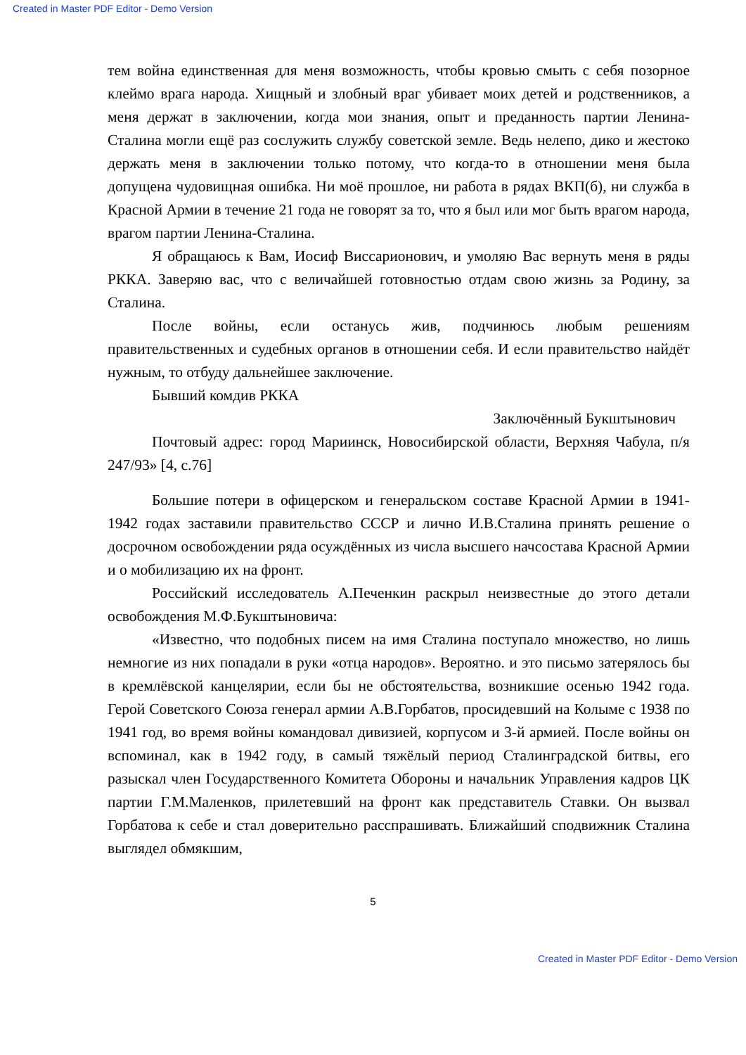Created in Master PDF Editor - Demo Version
тем война единственная для меня возможность, чтобы кровью смыть с себя позорное клеймо врага народа. Хищный и злобный враг убивает моих детей и родственников, а меня держат в заключении, когда мои знания, опыт и преданность партии Ленина-Сталина могли ещё раз сослужить службу советской земле. Ведь нелепо, дико и жестоко держать меня в заключении только потому, что когда-то в отношении меня была допущена чудовищная ошибка. Ни моё прошлое, ни работа в рядах ВКП(б), ни служба в Красной Армии в течение 21 года не говорят за то, что я был или мог быть врагом народа, врагом партии Ленина-Сталина.
Я обращаюсь к Вам, Иосиф Виссарионович, и умоляю Вас вернуть меня в ряды РККА. Заверяю вас, что с величайшей готовностью отдам свою жизнь за Родину, за Сталина.
После войны, если останусь жив, подчинюсь любым решениям правительственных и судебных органов в отношении себя. И если правительство найдёт нужным, то отбуду дальнейшее заключение.
Бывший комдив РККА
Заключённый Букштынович
Почтовый адрес: город Мариинск, Новосибирской области, Верхняя Чабула, п/я 247/93» [4, с.76]
Большие потери в офицерском и генеральском составе Красной Армии в 1941-1942 годах заставили правительство СССР и лично И.В.Сталина принять решение о досрочном освобождении ряда осуждённых из числа высшего начсостава Красной Армии и о мобилизацию их на фронт.
Российский исследователь А.Печенкин раскрыл неизвестные до этого детали освобождения М.Ф.Букштыновича:
«Известно, что подобных писем на имя Сталина поступало множество, но лишь немногие из них попадали в руки «отца народов». Вероятно. и это письмо затерялось бы в кремлёвской канцелярии, если бы не обстоятельства, возникшие осенью 1942 года. Герой Советского Союза генерал армии А.В.Горбатов, просидевший на Колыме с 1938 по 1941 год, во время войны командовал дивизией, корпусом и 3-й армией. После войны он вспоминал, как в 1942 году, в самый тяжёлый период Сталинградской битвы, его разыскал член Государственного Комитета Обороны и начальник Управления кадров ЦК партии Г.М.Маленков, прилетевший на фронт как представитель Ставки. Он вызвал Горбатова к себе и стал доверительно расспрашивать. Ближайший сподвижник Сталина выглядел обмякшим,
5
Created in Master PDF Editor - Demo Version